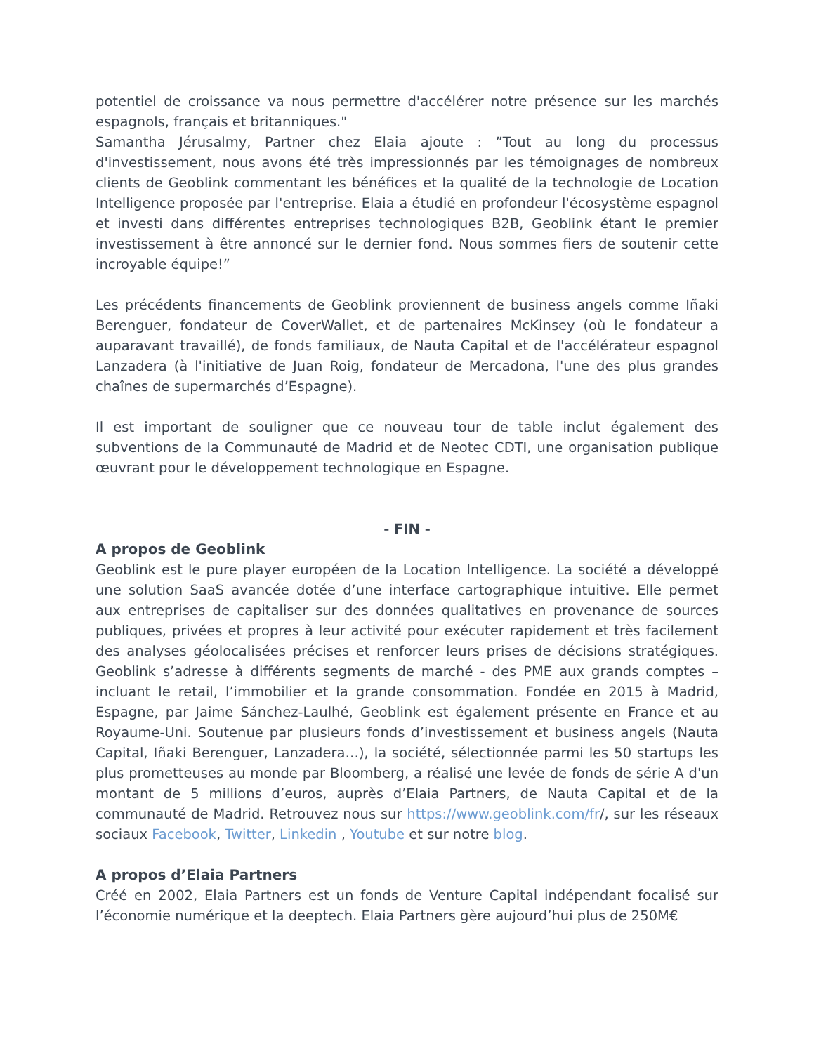potentiel de croissance va nous permettre d'accélérer notre présence sur les marchés espagnols, français et britanniques."
Samantha Jérusalmy, Partner chez Elaia ajoute : ”Tout au long du processus d'investissement, nous avons été très impressionnés par les témoignages de nombreux clients de Geoblink commentant les bénéfices et la qualité de la technologie de Location Intelligence proposée par l'entreprise. Elaia a étudié en profondeur l'écosystème espagnol et investi dans différentes entreprises technologiques B2B, Geoblink étant le premier investissement à être annoncé sur le dernier fond. Nous sommes fiers de soutenir cette incroyable équipe!”
Les précédents financements de Geoblink proviennent de business angels comme Iñaki Berenguer, fondateur de CoverWallet, et de partenaires McKinsey (où le fondateur a auparavant travaillé), de fonds familiaux, de Nauta Capital et de l'accélérateur espagnol Lanzadera (à l'initiative de Juan Roig, fondateur de Mercadona, l'une des plus grandes chaînes de supermarchés d’Espagne).
Il est important de souligner que ce nouveau tour de table inclut également des subventions de la Communauté de Madrid et de Neotec CDTI, une organisation publique œuvrant pour le développement technologique en Espagne.
- FIN -
A propos de Geoblink
Geoblink est le pure player européen de la Location Intelligence. La société a développé une solution SaaS avancée dotée d’une interface cartographique intuitive. Elle permet aux entreprises de capitaliser sur des données qualitatives en provenance de sources publiques, privées et propres à leur activité pour exécuter rapidement et très facilement des analyses géolocalisées précises et renforcer leurs prises de décisions stratégiques. Geoblink s’adresse à différents segments de marché - des PME aux grands comptes – incluant le retail, l’immobilier et la grande consommation. Fondée en 2015 à Madrid, Espagne, par Jaime Sánchez-Laulhé, Geoblink est également présente en France et au Royaume-Uni. Soutenue par plusieurs fonds d’investissement et business angels (Nauta Capital, Iñaki Berenguer, Lanzadera…), la société, sélectionnée parmi les 50 startups les plus prometteuses au monde par Bloomberg, a réalisé une levée de fonds de série A d'un montant de 5 millions d’euros, auprès d’Elaia Partners, de Nauta Capital et de la communauté de Madrid. Retrouvez nous sur https://www.geoblink.com/fr/, sur les réseaux sociaux Facebook, Twitter, Linkedin , Youtube et sur notre blog.
A propos d’Elaia Partners
Créé en 2002, Elaia Partners est un fonds de Venture Capital indépendant focalisé sur l’économie numérique et la deeptech. Elaia Partners gère aujourd’hui plus de 250M€